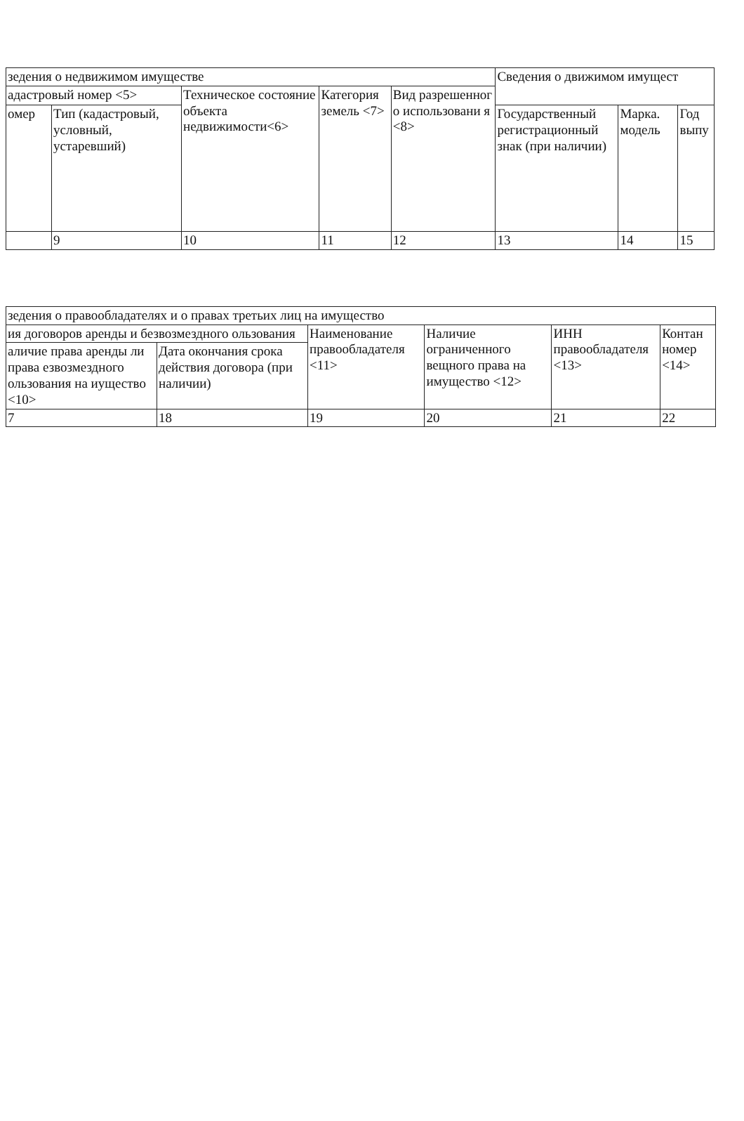| зедения о недвижимом имуществе | | | | | Сведения о движимом имущест | | |
| адастровый номер <5> | | Техническое состояние объекта недвижимости<6> | Категория земель <7> | Вид разрешенног о использовани я <8> | | | |
| омер | Тип (кадастровый, условный, устаревший) | | | | Государственный регистрационный знак (при наличии) | Марка. модель | Год выпу |
| | 9 | 10 | 11 | 12 | 13 | 14 | 15 |
| зедения о правообладателях и о правах третьих лиц на имущество | | | | | |
| ия договоров аренды и безвозмездного ользования | | Наименование правообладателя <11> | Наличие ограниченного вещного права на имущество <12> | ИНН правообладателя <13> | Контан номер <14> |
| аличие права аренды ли права езвозмездного ользования на иущество <10> | Дата окончания срока действия договора (при наличии) | | | | |
| 7 | 18 | 19 | 20 | 21 | 22 |